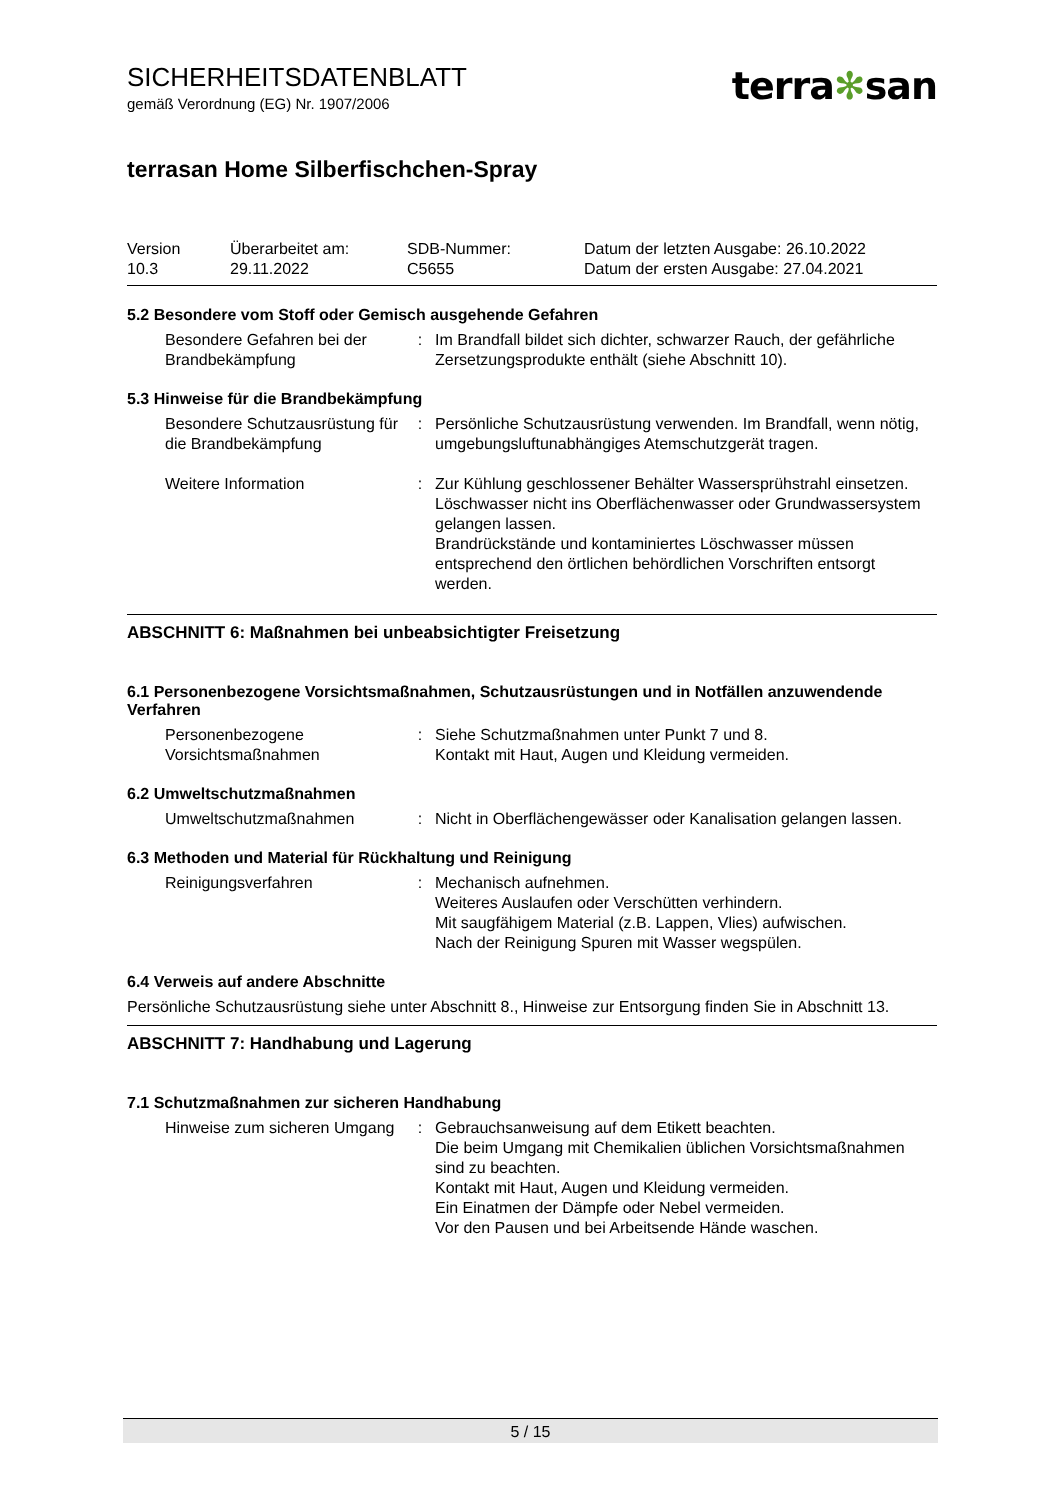terra✻san
SICHERHEITSDATENBLATT
gemäß Verordnung (EG) Nr. 1907/2006
terrasan Home Silberfischchen-Spray
Version
10.3
Überarbeitet am:
29.11.2022
SDB-Nummer:
C5655
Datum der letzten Ausgabe: 26.10.2022
Datum der ersten Ausgabe: 27.04.2021
5.2 Besondere vom Stoff oder Gemisch ausgehende Gefahren
Besondere Gefahren bei der Brandbekämpfung
: Im Brandfall bildet sich dichter, schwarzer Rauch, der gefährliche Zersetzungsprodukte enthält (siehe Abschnitt 10).
5.3 Hinweise für die Brandbekämpfung
Besondere Schutzausrüstung für die Brandbekämpfung
: Persönliche Schutzausrüstung verwenden. Im Brandfall, wenn nötig, umgebungsluftunabhängiges Atemschutzgerät tragen.
Weitere Information : Zur Kühlung geschlossener Behälter Wassersprühstrahl einsetzen.
Löschwasser nicht ins Oberflächenwasser oder Grundwassersystem gelangen lassen.
Brandrückstände und kontaminiertes Löschwasser müssen entsprechend den örtlichen behördlichen Vorschriften entsorgt werden.
ABSCHNITT 6: Maßnahmen bei unbeabsichtigter Freisetzung
6.1 Personenbezogene Vorsichtsmaßnahmen, Schutzausrüstungen und in Notfällen anzuwendende Verfahren
Personenbezogene Vorsichtsmaßnahmen
: Siehe Schutzmaßnahmen unter Punkt 7 und 8.
Kontakt mit Haut, Augen und Kleidung vermeiden.
6.2 Umweltschutzmaßnahmen
Umweltschutzmaßnahmen : Nicht in Oberflächengewässer oder Kanalisation gelangen lassen.
6.3 Methoden und Material für Rückhaltung und Reinigung
Reinigungsverfahren : Mechanisch aufnehmen.
Weiteres Auslaufen oder Verschütten verhindern.
Mit saugfähigem Material (z.B. Lappen, Vlies) aufwischen.
Nach der Reinigung Spuren mit Wasser wegspülen.
6.4 Verweis auf andere Abschnitte
Persönliche Schutzausrüstung siehe unter Abschnitt 8., Hinweise zur Entsorgung finden Sie in Abschnitt 13.
ABSCHNITT 7: Handhabung und Lagerung
7.1 Schutzmaßnahmen zur sicheren Handhabung
Hinweise zum sicheren Umgang
: Gebrauchsanweisung auf dem Etikett beachten.
Die beim Umgang mit Chemikalien üblichen Vorsichtsmaßnahmen sind zu beachten.
Kontakt mit Haut, Augen und Kleidung vermeiden.
Ein Einatmen der Dämpfe oder Nebel vermeiden.
Vor den Pausen und bei Arbeitsende Hände waschen.
5 / 15